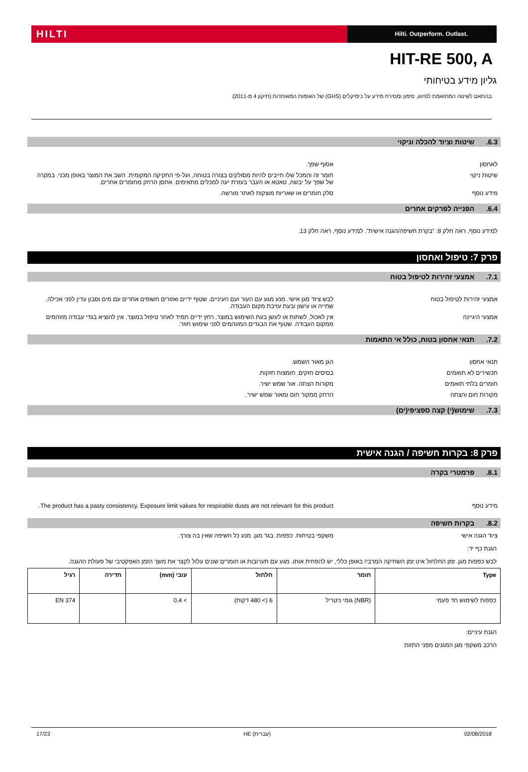HILTI
Hilti. Outperform. Outlast.
HIT-RE 500, A
גליון מידע בטיחותי
בהתאם לשיטה המתואמת לסיווג, סימון ומסירת מידע על כימיקלים (GHS) של האומות המאוחדות (תיקון 4 מ-2011)
6.3. שיטות וציוד להכלה וניקוי
לאחסון אסוף שפך.
שיטות ניקוי חומר זה והמכל שלו חייבים להיות מסולקים בצורה בטוחה, ועל-פי החקיקה המקומית. השב את המוצר באופן מכני. במקרה של שפך על יבשה, טאטא או העבר בעזרת יעה למכלים מתאימים. אחסן הרחק מחומרים אחרים.
מידע נוסף סלק חומרים או שאריות מוצקות לאתר מורשה.
6.4. הפנייה לפרקים אחרים
למידע נוסף, ראה חלק 8: "בקרת חשיפה/הגנה אישית". למידע נוסף, ראה חלק 13.
פרק 7: טיפול ואחסון
7.1. אמצעי זהירות לטיפול בטוח
אמצעי זהירות לטיפול בטוח לבש ציוד מגן אישי. מנע מגע עם העור ועם העיניים. שטוף ידיים ואזורים חשופים אחרים עם מים וסבון עדין לפני אכילה, שתייה או עישון ובעת עזיבת מקום העבודה.
אמצעי היגיינה אין לאכול, לשתות או לעשן בעת השימוש במוצר. רחץ ידיים תמיד לאחר טיפול במוצר. אין להוציא בגדי עבודה מזוהמים ממקום העבודה. שטוף את הבגדים המזוהמים לפני שימוש חוזר.
7.2. תנאי אחסון בטוח, כולל אי התאמות
תנאי אחסון הגן מאור השמש.
תכשירים לא תואמים בסיסים חזקים. חומצות חזקות.
חומרים בלתי תואמים מקורות הצתה. אור שמש ישיר.
מקורות חום והצתה הרחק ממקור חום ומאור שמש ישיר.
7.3. שימוש(י) קצה ספציפי(ים)
פרק 8: בקרות חשיפה / הגנה אישית
8.1. פרמטרי בקרה
מידע נוסף The product has a pasty consistency. Exposure limit values for respirable dusts are not relevant for this product.
8.2. בקרות חשיפה
ציוד הגנה אישי משקפי בטיחות. כפפות. בגד מגן. מנע כל חשיפה שאין בה צורך.
הגנת כף יד:
לבש כפפות מגן. זמן החלחול אינו זמן השחיקה המרבי! באופן כללי, יש להפחית אותו. מגע עם תערובות או חומרים שונים עלול לקצר את משך הזמן האפקטיבי של פעולת ההגנה.
| Type | חומר | חלחול | עובי (mm) | חדירה | רגיל |
| --- | --- | --- | --- | --- | --- |
| כפפות לשימוש חד פעמי | (NBR) גומי ניטריל | 6 (> 480 דקות) | > 0,4 | | EN 374 |
הגנת עיניים:
הרכב משקפי מגן המגנים מפני התזות
17/23 HE (עברית) 02/08/2018